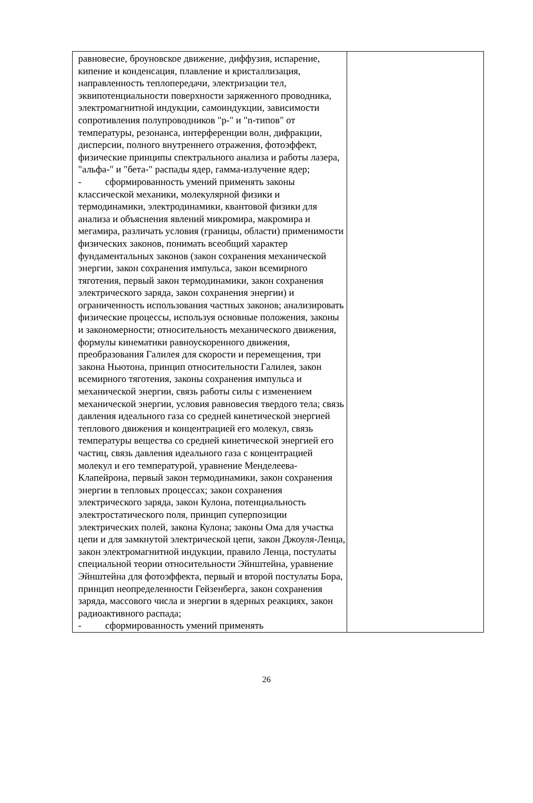| равновесие, броуновское движение, диффузия, испарение, кипение и конденсация, плавление и кристаллизация, направленность теплопередачи, электризации тел, эквипотенциальности поверхности заряженного проводника, электромагнитной индукции, самоиндукции, зависимости сопротивления полупроводников "p-" и "n-типов" от температуры, резонанса, интерференции волн, дифракции, дисперсии, полного внутреннего отражения, фотоэффект, физические принципы спектрального анализа и работы лазера, "альфа-" и "бета-" распады ядер, гамма-излучение ядер; - сформированность умений применять законы классической механики, молекулярной физики и термодинамики, электродинамики, квантовой физики для анализа и объяснения явлений микромира, макромира и мегамира, различать условия (границы, области) применимости физических законов, понимать всеобщий характер фундаментальных законов (закон сохранения механической энергии, закон сохранения импульса, закон всемирного тяготения, первый закон термодинамики, закон сохранения электрического заряда, закон сохранения энергии) и ограниченность использования частных законов; анализировать физические процессы, используя основные положения, законы и закономерности; относительность механического движения, формулы кинематики равноускоренного движения, преобразования Галилея для скорости и перемещения, три закона Ньютона, принцип относительности Галилея, закон всемирного тяготения, законы сохранения импульса и механической энергии, связь работы силы с изменением механической энергии, условия равновесия твердого тела; связь давления идеального газа со средней кинетической энергией теплового движения и концентрацией его молекул, связь температуры вещества со средней кинетической энергией его частиц, связь давления идеального газа с концентрацией молекул и его температурой, уравнение Менделеева-Клапейрона, первый закон термодинамики, закон сохранения энергии в тепловых процессах; закон сохранения электрического заряда, закон Кулона, потенциальность электростатического поля, принцип суперпозиции электрических полей, закона Кулона; законы Ома для участка цепи и для замкнутой электрической цепи, закон Джоуля-Ленца, закон электромагнитной индукции, правило Ленца, постулаты специальной теории относительности Эйнштейна, уравнение Эйнштейна для фотоэффекта, первый и второй постулаты Бора, принцип неопределенности Гейзенберга, закон сохранения заряда, массового числа и энергии в ядерных реакциях, закон радиоактивного распада; - сформированность умений применять | |
26